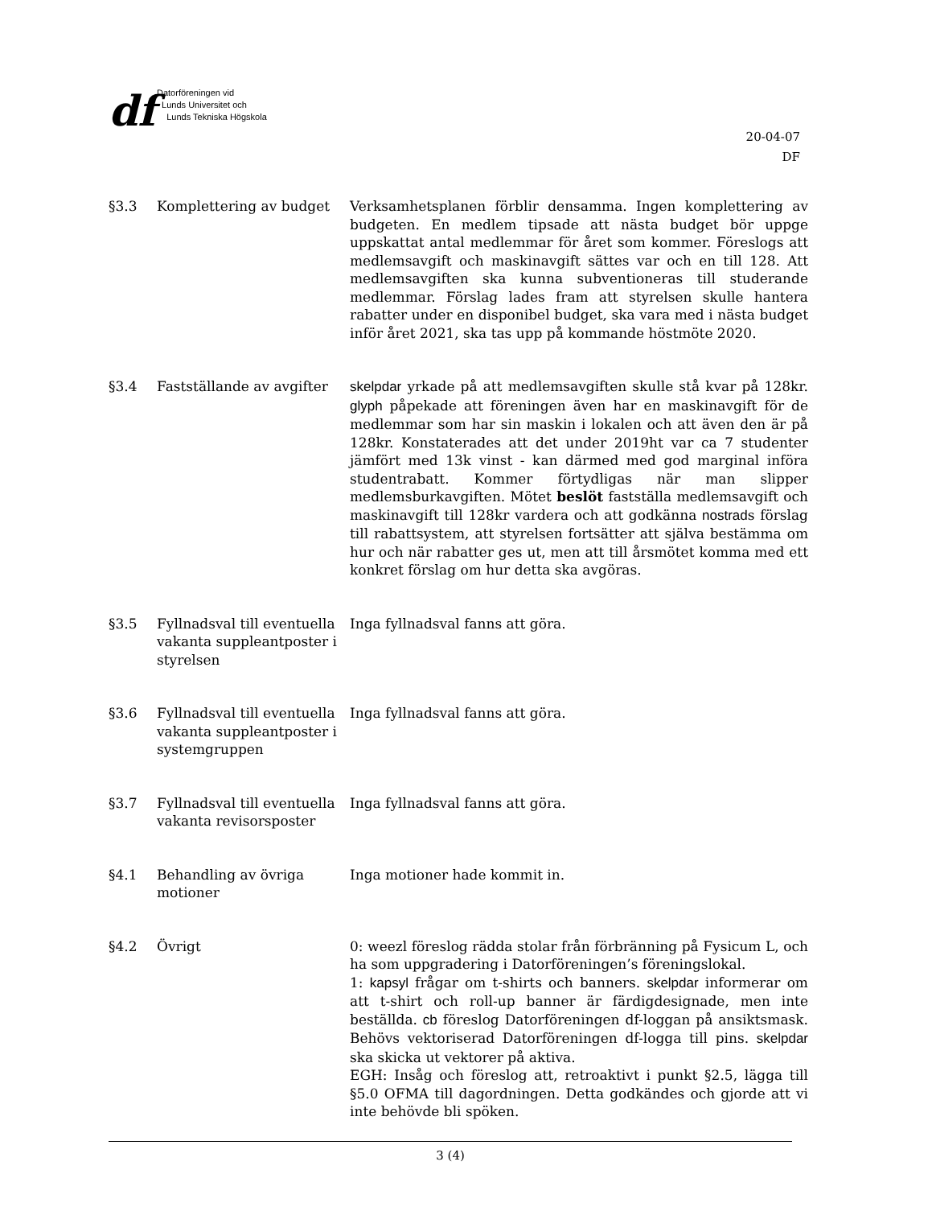df
Datorföreningen vid
Lunds Universitet och
Lunds Tekniska Högskola
20-04-07
DF
§3.3 Komplettering av budget Verksamhetsplanen förblir densamma. Ingen komplettering av budgeten. En medlem tipsade att nästa budget bör uppge uppskattat antal medlemmar för året som kommer. Föreslogs att medlemsavgift och maskinavgift sättes var och en till 128. Att medlemsavgiften ska kunna subventioneras till studerande medlemmar. Förslag lades fram att styrelsen skulle hantera rabatter under en disponibel budget, ska vara med i nästa budget inför året 2021, ska tas upp på kommande höstmöte 2020.
§3.4 Fastställande av avgifter
skelpdar yrkade på att medlemsavgiften skulle stå kvar på 128kr. glyph påpekade att föreningen även har en maskinavgift för de medlemmar som har sin maskin i lokalen och att även den är på 128kr. Konstaterades att det under 2019ht var ca 7 studenter jämfört med 13k vinst - kan därmed med god marginal införa studentrabatt. Kommer förtydligas när man slipper medlemsburkavgiften. Mötet beslöt fastställa medlemsavgift och maskinavgift till 128kr vardera och att godkänna nostrads förslag till rabattsystem, att styrelsen fortsätter att själva bestämma om hur och när rabatter ges ut, men att till årsmötet komma med ett konkret förslag om hur detta ska avgöras.
§3.5 Fyllnadsval till eventuella vakanta suppleantposter i styrelsen
Inga fyllnadsval fanns att göra.
§3.6 Fyllnadsval till eventuella vakanta suppleantposter i systemgruppen
Inga fyllnadsval fanns att göra.
§3.7 Fyllnadsval till eventuella vakanta revisorsposter
Inga fyllnadsval fanns att göra.
§4.1 Behandling av övriga motioner
Inga motioner hade kommit in.
§4.2 Övrigt 0: weezl föreslog rädda stolar från förbränning på Fysicum L, och ha som uppgradering i Datorföreningen’s föreningslokal.
1: kapsyl frågar om t-shirts och banners. skelpdar informerar om att t-shirt och roll-up banner är färdigdesignade, men inte beställda. cb föreslog Datorföreningen df-loggan på ansiktsmask. Behövs vektoriserad Datorföreningen df-logga till pins. skelpdar ska skicka ut vektorer på aktiva.
EGH: Insåg och föreslog att, retroaktivt i punkt §2.5, lägga till §5.0 OFMA till dagordningen. Detta godkändes och gjorde att vi inte behövde bli spöken.
3 (4)